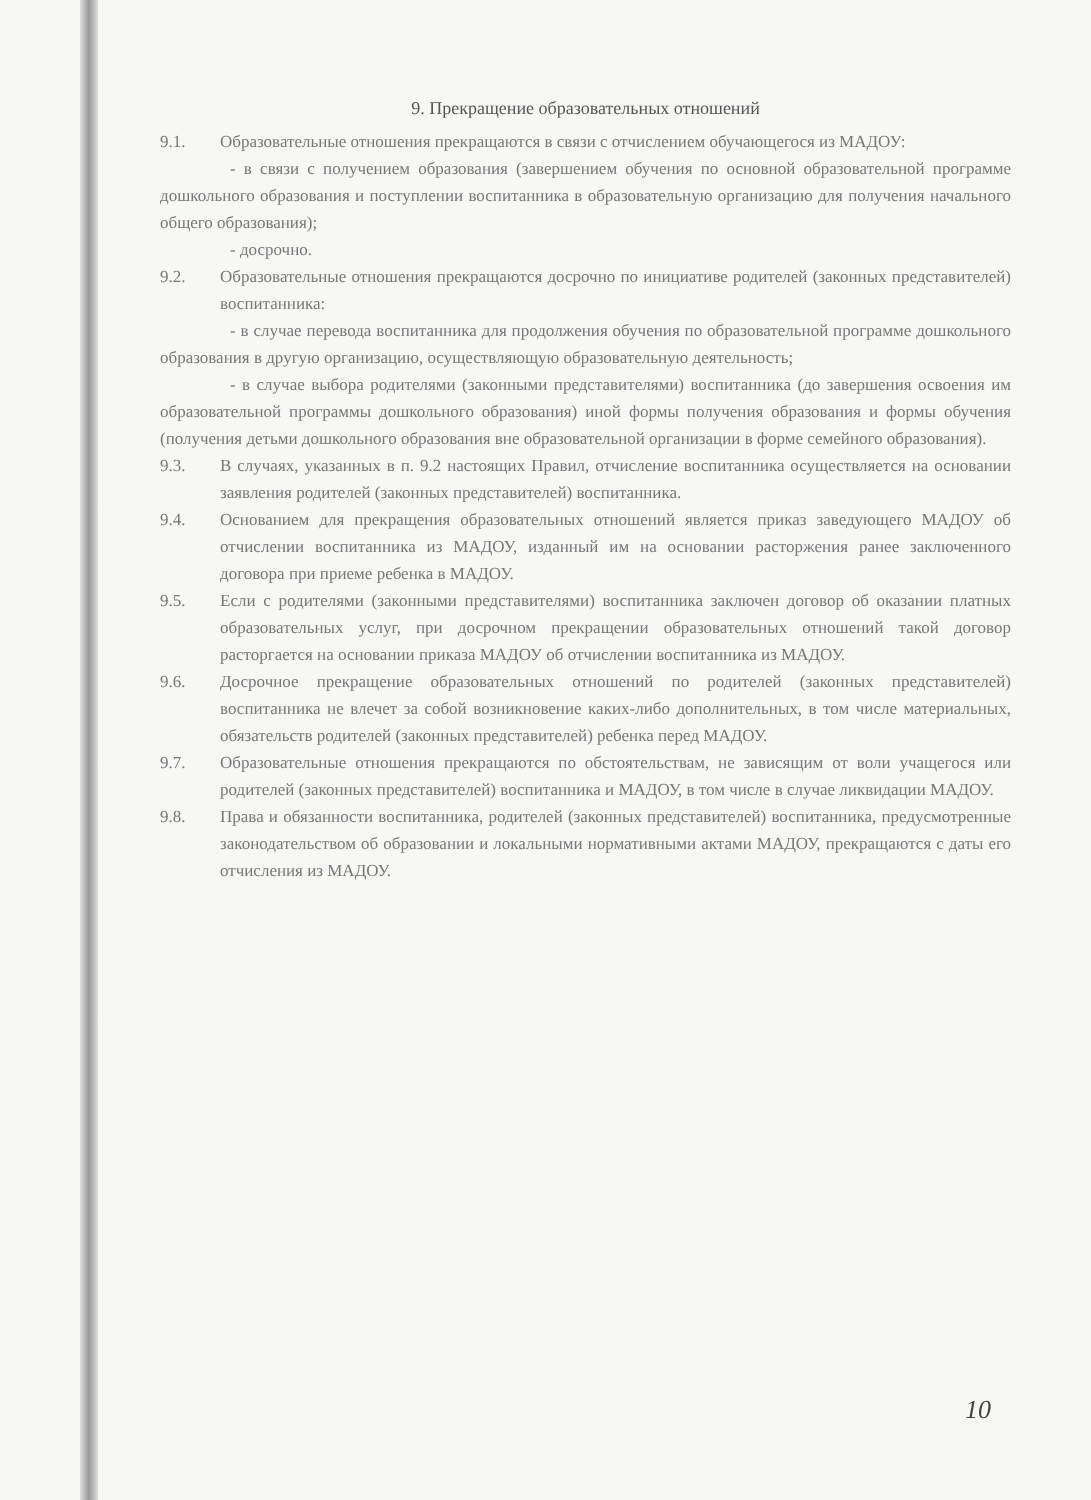9. Прекращение образовательных отношений
9.1. Образовательные отношения прекращаются в связи с отчислением обучающегося из МАДОУ:
- в связи с получением образования (завершением обучения по основной образовательной программе дошкольного образования и поступлении воспитанника в образовательную организацию для получения начального общего образования);
- досрочно.
9.2. Образовательные отношения прекращаются досрочно по инициативе родителей (законных представителей) воспитанника:
- в случае перевода воспитанника для продолжения обучения по образовательной программе дошкольного образования в другую организацию, осуществляющую образовательную деятельность;
- в случае выбора родителями (законными представителями) воспитанника (до завершения освоения им образовательной программы дошкольного образования) иной формы получения образования и формы обучения (получения детьми дошкольного образования вне образовательной организации в форме семейного образования).
9.3. В случаях, указанных в п. 9.2 настоящих Правил, отчисление воспитанника осуществляется на основании заявления родителей (законных представителей) воспитанника.
9.4. Основанием для прекращения образовательных отношений является приказ заведующего МАДОУ об отчислении воспитанника из МАДОУ, изданный им на основании расторжения ранее заключенного договора при приеме ребенка в МАДОУ.
9.5. Если с родителями (законными представителями) воспитанника заключен договор об оказании платных образовательных услуг, при досрочном прекращении образовательных отношений такой договор расторгается на основании приказа МАДОУ об отчислении воспитанника из МАДОУ.
9.6. Досрочное прекращение образовательных отношений по родителей (законных представителей) воспитанника не влечет за собой возникновение каких-либо дополнительных, в том числе материальных, обязательств родителей (законных представителей) ребенка перед МАДОУ.
9.7. Образовательные отношения прекращаются по обстоятельствам, не зависящим от воли учащегося или родителей (законных представителей) воспитанника и МАДОУ, в том числе в случае ликвидации МАДОУ.
9.8. Права и обязанности воспитанника, родителей (законных представителей) воспитанника, предусмотренные законодательством об образовании и локальными нормативными актами МАДОУ, прекращаются с даты его отчисления из МАДОУ.
10